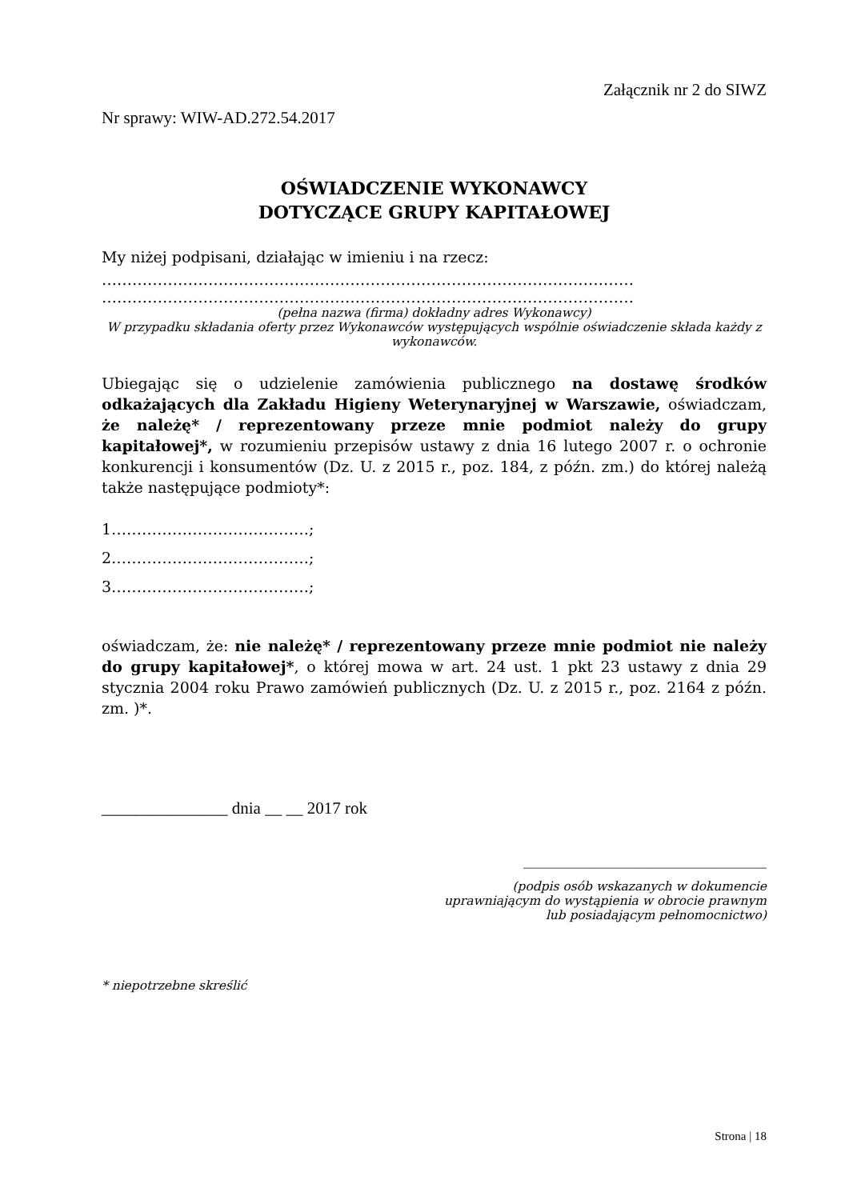Załącznik nr 2 do SIWZ
Nr sprawy: WIW-AD.272.54.2017
OŚWIADCZENIE WYKONAWCY
DOTYCZĄCE GRUPY KAPITAŁOWEJ
My niżej podpisani, działając w imieniu i na rzecz:
……………………………………………………………………………………………
……………………………………………………………………………………………
(pełna nazwa (firma) dokładny adres Wykonawcy)
W przypadku składania oferty przez Wykonawców występujących wspólnie oświadczenie składa każdy z wykonawców.
Ubiegając się o udzielenie zamówienia publicznego na dostawę środków odkażających dla Zakładu Higieny Weterynaryjnej w Warszawie, oświadczam, że należę* / reprezentowany przeze mnie podmiot należy do grupy kapitałowej*, w rozumieniu przepisów ustawy z dnia 16 lutego 2007 r. o ochronie konkurencji i konsumentów (Dz. U. z 2015 r., poz. 184, z późn. zm.) do której należą także następujące podmioty*:
1…………………………………;
2…………………………………;
3…………………………………;
oświadczam, że: nie należę* / reprezentowany przeze mnie podmiot nie należy do grupy kapitałowej*, o której mowa w art. 24 ust. 1 pkt 23 ustawy z dnia 29 stycznia 2004 roku Prawo zamówień publicznych (Dz. U. z 2015 r., poz. 2164 z późn. zm. )*.
_______________ dnia __ __ 2017 rok
________________________________
(podpis osób wskazanych w dokumencie
uprawniającym do wystąpienia w obrocie prawnym
lub posiadającym pełnomocnictwo)
* niepotrzebne skreślić
Strona | 18